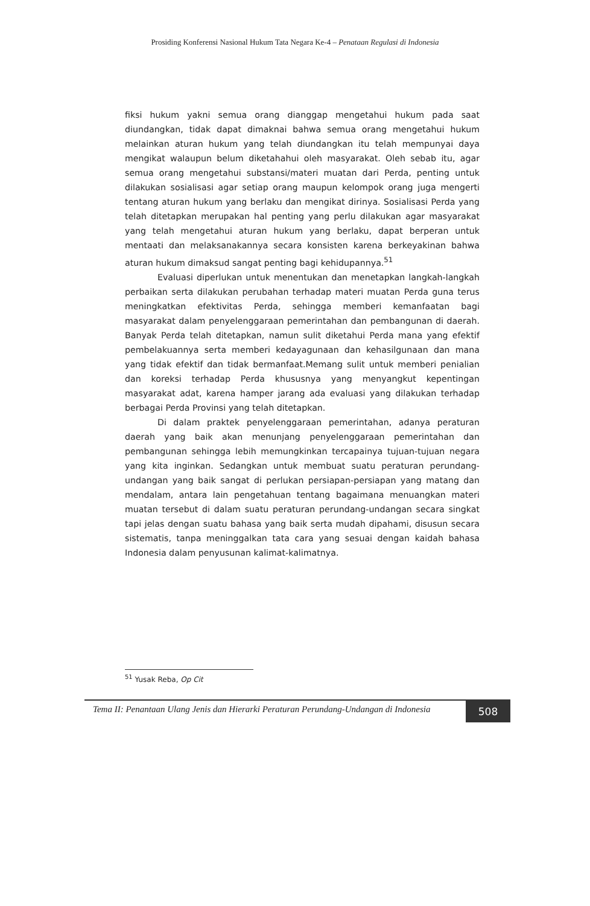Prosiding Konferensi Nasional Hukum Tata Negara Ke-4 – Penataan Regulasi di Indonesia
fiksi hukum yakni semua orang dianggap mengetahui hukum pada saat diundangkan, tidak dapat dimaknai bahwa semua orang mengetahui hukum melainkan aturan hukum yang telah diundangkan itu telah mempunyai daya mengikat walaupun belum diketahahui oleh masyarakat. Oleh sebab itu, agar semua orang mengetahui substansi/materi muatan dari Perda, penting untuk dilakukan sosialisasi agar setiap orang maupun kelompok orang juga mengerti tentang aturan hukum yang berlaku dan mengikat dirinya. Sosialisasi Perda yang telah ditetapkan merupakan hal penting yang perlu dilakukan agar masyarakat yang telah mengetahui aturan hukum yang berlaku, dapat berperan untuk mentaati dan melaksanakannya secara konsisten karena berkeyakinan bahwa aturan hukum dimaksud sangat penting bagi kehidupannya.<sup>51</sup>
Evaluasi diperlukan untuk menentukan dan menetapkan langkah-langkah perbaikan serta dilakukan perubahan terhadap materi muatan Perda guna terus meningkatkan efektivitas Perda, sehingga memberi kemanfaatan bagi masyarakat dalam penyelenggaraan pemerintahan dan pembangunan di daerah. Banyak Perda telah ditetapkan, namun sulit diketahui Perda mana yang efektif pembelakuannya serta memberi kedayagunaan dan kehasilgunaan dan mana yang tidak efektif dan tidak bermanfaat.Memang sulit untuk memberi penialian dan koreksi terhadap Perda khususnya yang menyangkut kepentingan masyarakat adat, karena hamper jarang ada evaluasi yang dilakukan terhadap berbagai Perda Provinsi yang telah ditetapkan.
Di dalam praktek penyelenggaraan pemerintahan, adanya peraturan daerah yang baik akan menunjang penyelenggaraan pemerintahan dan pembangunan sehingga lebih memungkinkan tercapainya tujuan-tujuan negara yang kita inginkan. Sedangkan untuk membuat suatu peraturan perundang-undangan yang baik sangat di perlukan persiapan-persiapan yang matang dan mendalam, antara lain pengetahuan tentang bagaimana menuangkan materi muatan tersebut di dalam suatu peraturan perundang-undangan secara singkat tapi jelas dengan suatu bahasa yang baik serta mudah dipahami, disusun secara sistematis, tanpa meninggalkan tata cara yang sesuai dengan kaidah bahasa Indonesia dalam penyusunan kalimat-kalimatnya.
<sup>51</sup> Yusak Reba, Op Cit
Tema II: Penantaan Ulang Jenis dan Hierarki Peraturan Perundang-Undangan di Indonesia
508